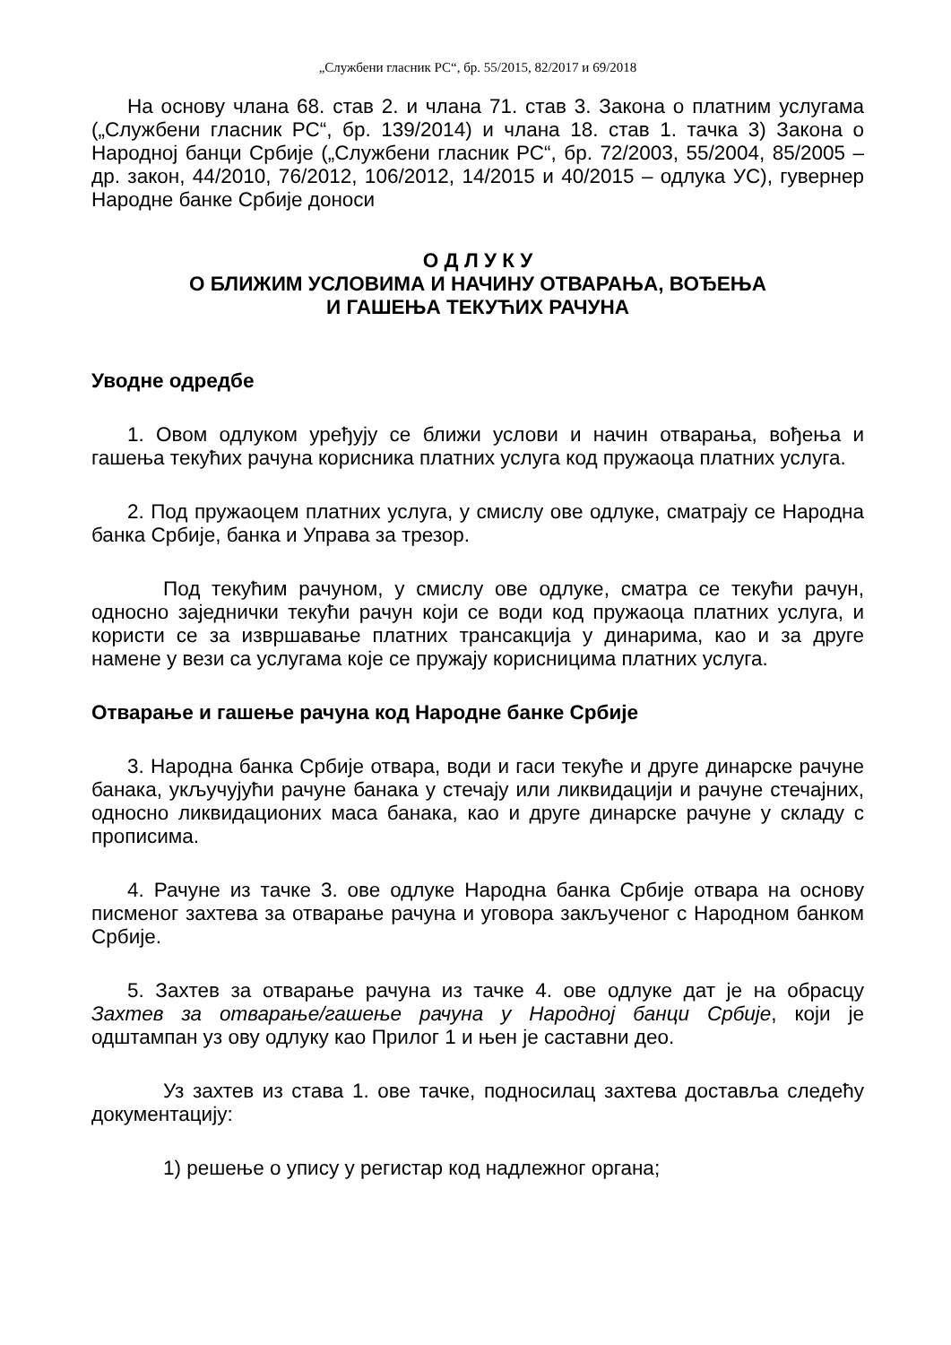„Службени гласник РС“, бр. 55/2015, 82/2017 и 69/2018
На основу члана 68. став 2. и члана 71. став 3. Закона о платним услугама („Службени гласник РС“, бр. 139/2014) и члана 18. став 1. тачка 3) Закона о Народној банци Србије („Службени гласник РС“, бр. 72/2003, 55/2004, 85/2005 – др. закон, 44/2010, 76/2012, 106/2012, 14/2015 и 40/2015 – одлука УС), гувернер Народне банке Србије доноси
О Д Л У К У
О БЛИЖИМ УСЛОВИМА И НАЧИНУ ОТВАРАЊА, ВОЂЕЊА
И ГАШЕЊА ТЕКУЋИХ РАЧУНА
Уводне одредбе
1. Овом одлуком уређују се ближи услови и начин отварања, вођења и гашења текућих рачуна корисника платних услуга код пружаоца платних услуга.
2. Под пружаоцем платних услуга, у смислу ове одлуке, сматрају се Народна банка Србије, банка и Управа за трезор.
Под текућим рачуном, у смислу ове одлуке, сматра се текући рачун, односно заједнички текући рачун који се води код пружаоца платних услуга, и користи се за извршавање платних трансакција у динарима, као и за друге намене у вези са услугама које се пружају корисницима платних услуга.
Отварање и гашење рачуна код Народне банке Србије
3. Народна банка Србије отвара, води и гаси текуће и друге динарске рачуне банака, укључујући рачуне банака у стечају или ликвидацији и рачуне стечајних, односно ликвидационих маса банака, као и друге динарске рачуне у складу с прописима.
4. Рачуне из тачке 3. ове одлуке Народна банка Србије отвара на основу писменог захтева за отварање рачуна и уговора закљученог с Народном банком Србије.
5. Захтев за отварање рачуна из тачке 4. ове одлуке дат је на обрасцу Захтев за отварање/гашење рачуна у Народној банци Србије, који је одштампан уз ову одлуку као Прилог 1 и њен је саставни део.
Уз захтев из става 1. ове тачке, подносилац захтева доставља следећу документацију:
1) решење о упису у регистар код надлежног органа;